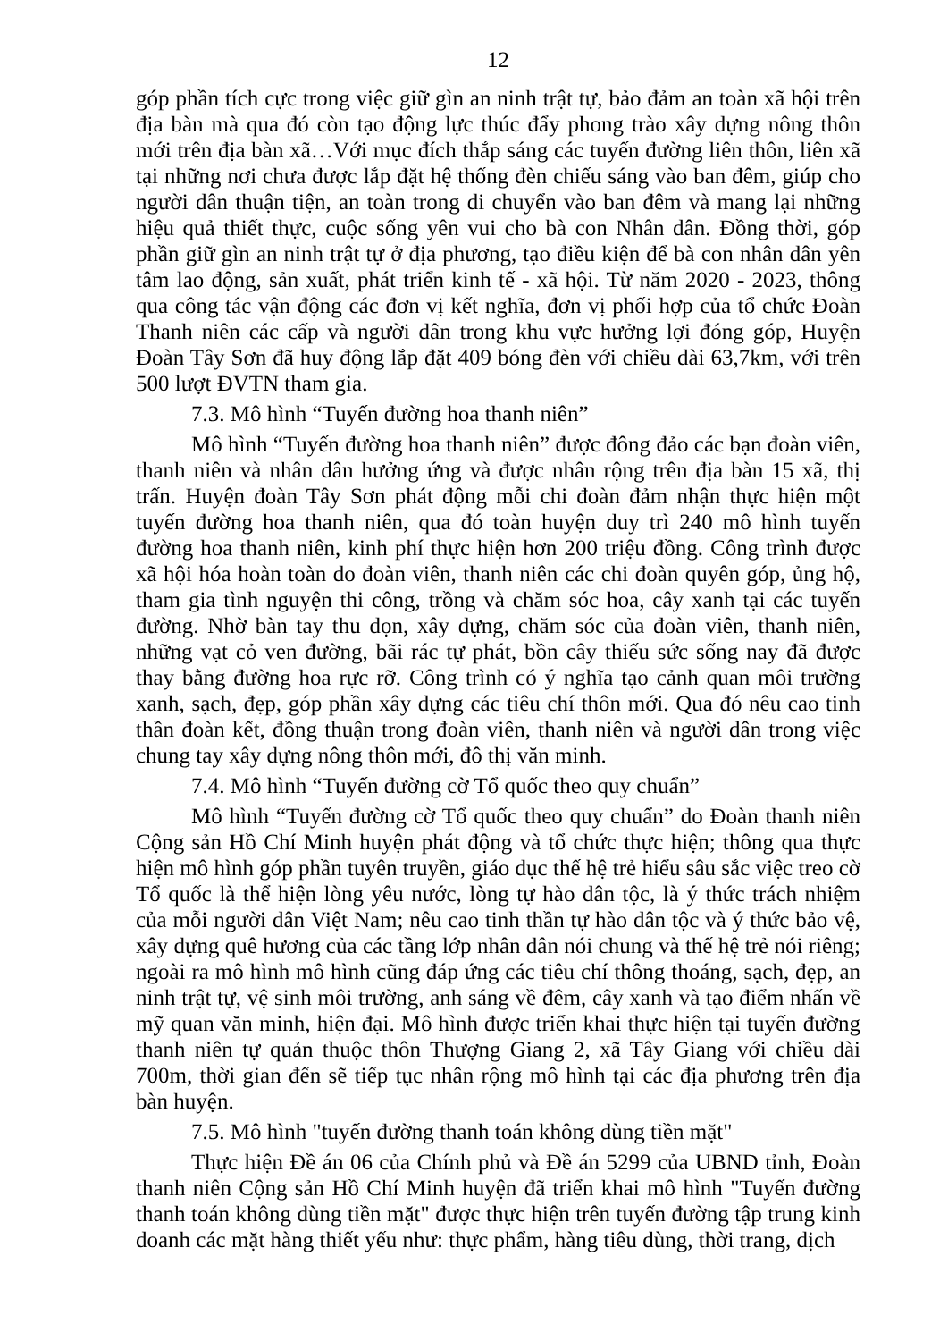12
góp phần tích cực trong việc giữ gìn an ninh trật tự, bảo đảm an toàn xã hội trên địa bàn mà qua đó còn tạo động lực thúc đẩy phong trào xây dựng nông thôn mới trên địa bàn xã…Với mục đích thắp sáng các tuyến đường liên thôn, liên xã tại những nơi chưa được lắp đặt hệ thống đèn chiếu sáng vào ban đêm, giúp cho người dân thuận tiện, an toàn trong di chuyển vào ban đêm và mang lại những hiệu quả thiết thực, cuộc sống yên vui cho bà con Nhân dân. Đồng thời, góp phần giữ gìn an ninh trật tự ở địa phương, tạo điều kiện để bà con nhân dân yên tâm lao động, sản xuất, phát triển kinh tế - xã hội. Từ năm 2020 - 2023, thông qua công tác vận động các đơn vị kết nghĩa, đơn vị phối hợp của tổ chức Đoàn Thanh niên các cấp và người dân trong khu vực hưởng lợi đóng góp, Huyện Đoàn Tây Sơn đã huy động lắp đặt 409 bóng đèn với chiều dài 63,7km, với trên 500 lượt ĐVTN tham gia.
7.3. Mô hình “Tuyến đường hoa thanh niên”
Mô hình “Tuyến đường hoa thanh niên” được đông đảo các bạn đoàn viên, thanh niên và nhân dân hưởng ứng và được nhân rộng trên địa bàn 15 xã, thị trấn. Huyện đoàn Tây Sơn phát động mỗi chi đoàn đảm nhận thực hiện một tuyến đường hoa thanh niên, qua đó toàn huyện duy trì 240 mô hình tuyến đường hoa thanh niên, kinh phí thực hiện hơn 200 triệu đồng. Công trình được xã hội hóa hoàn toàn do đoàn viên, thanh niên các chi đoàn quyên góp, ủng hộ, tham gia tình nguyện thi công, trồng và chăm sóc hoa, cây xanh tại các tuyến đường. Nhờ bàn tay thu dọn, xây dựng, chăm sóc của đoàn viên, thanh niên, những vạt cỏ ven đường, bãi rác tự phát, bồn cây thiếu sức sống nay đã được thay bằng đường hoa rực rỡ. Công trình có ý nghĩa tạo cảnh quan môi trường xanh, sạch, đẹp, góp phần xây dựng các tiêu chí thôn mới. Qua đó nêu cao tinh thần đoàn kết, đồng thuận trong đoàn viên, thanh niên và người dân trong việc chung tay xây dựng nông thôn mới, đô thị văn minh.
7.4. Mô hình “Tuyến đường cờ Tổ quốc theo quy chuẩn”
Mô hình “Tuyến đường cờ Tổ quốc theo quy chuẩn” do Đoàn thanh niên Cộng sản Hồ Chí Minh huyện phát động và tổ chức thực hiện; thông qua thực hiện mô hình góp phần tuyên truyền, giáo dục thế hệ trẻ hiểu sâu sắc việc treo cờ Tổ quốc là thể hiện lòng yêu nước, lòng tự hào dân tộc, là ý thức trách nhiệm của mỗi người dân Việt Nam; nêu cao tinh thần tự hào dân tộc và ý thức bảo vệ, xây dựng quê hương của các tầng lớp nhân dân nói chung và thế hệ trẻ nói riêng; ngoài ra mô hình mô hình cũng đáp ứng các tiêu chí thông thoáng, sạch, đẹp, an ninh trật tự, vệ sinh môi trường, anh sáng về đêm, cây xanh và tạo điểm nhấn về mỹ quan văn minh, hiện đại. Mô hình được triển khai thực hiện tại tuyến đường thanh niên tự quản thuộc thôn Thượng Giang 2, xã Tây Giang với chiều dài 700m, thời gian đến sẽ tiếp tục nhân rộng mô hình tại các địa phương trên địa bàn huyện.
7.5. Mô hình "tuyến đường thanh toán không dùng tiền mặt"
Thực hiện Đề án 06 của Chính phủ và Đề án 5299 của UBND tỉnh, Đoàn thanh niên Cộng sản Hồ Chí Minh huyện đã triển khai mô hình "Tuyến đường thanh toán không dùng tiền mặt" được thực hiện trên tuyến đường tập trung kinh doanh các mặt hàng thiết yếu như: thực phẩm, hàng tiêu dùng, thời trang, dịch